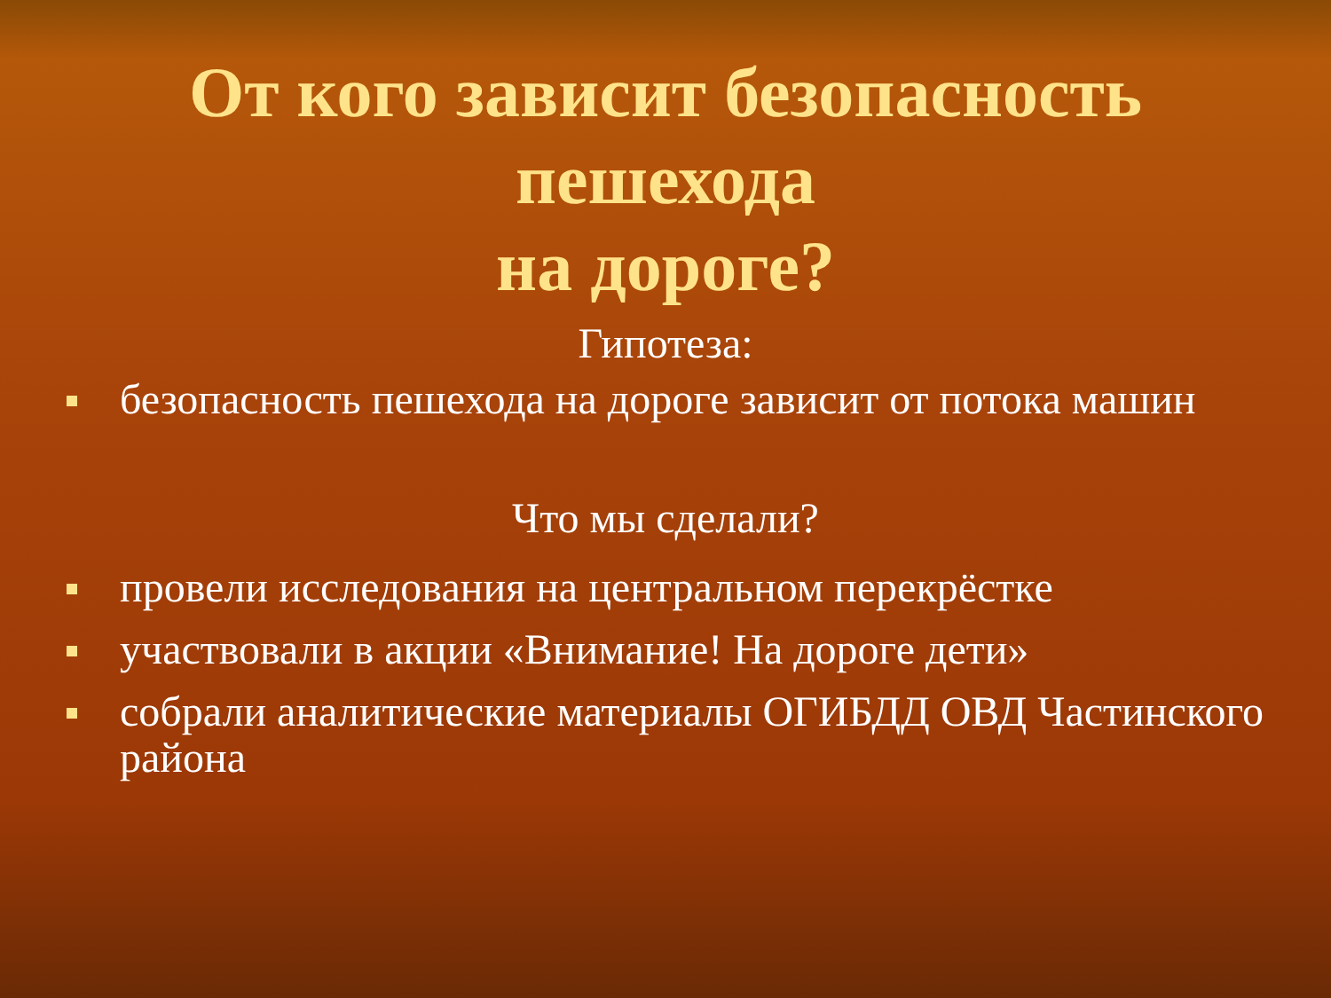От кого зависит безопасность
пешехода
на дороге?
Гипотеза:
безопасность пешехода на дороге зависит от потока машин
Что мы сделали?
провели исследования на центральном перекрёстке
участвовали в акции «Внимание! На дороге дети»
собрали аналитические материалы ОГИБДД ОВД Частинского района